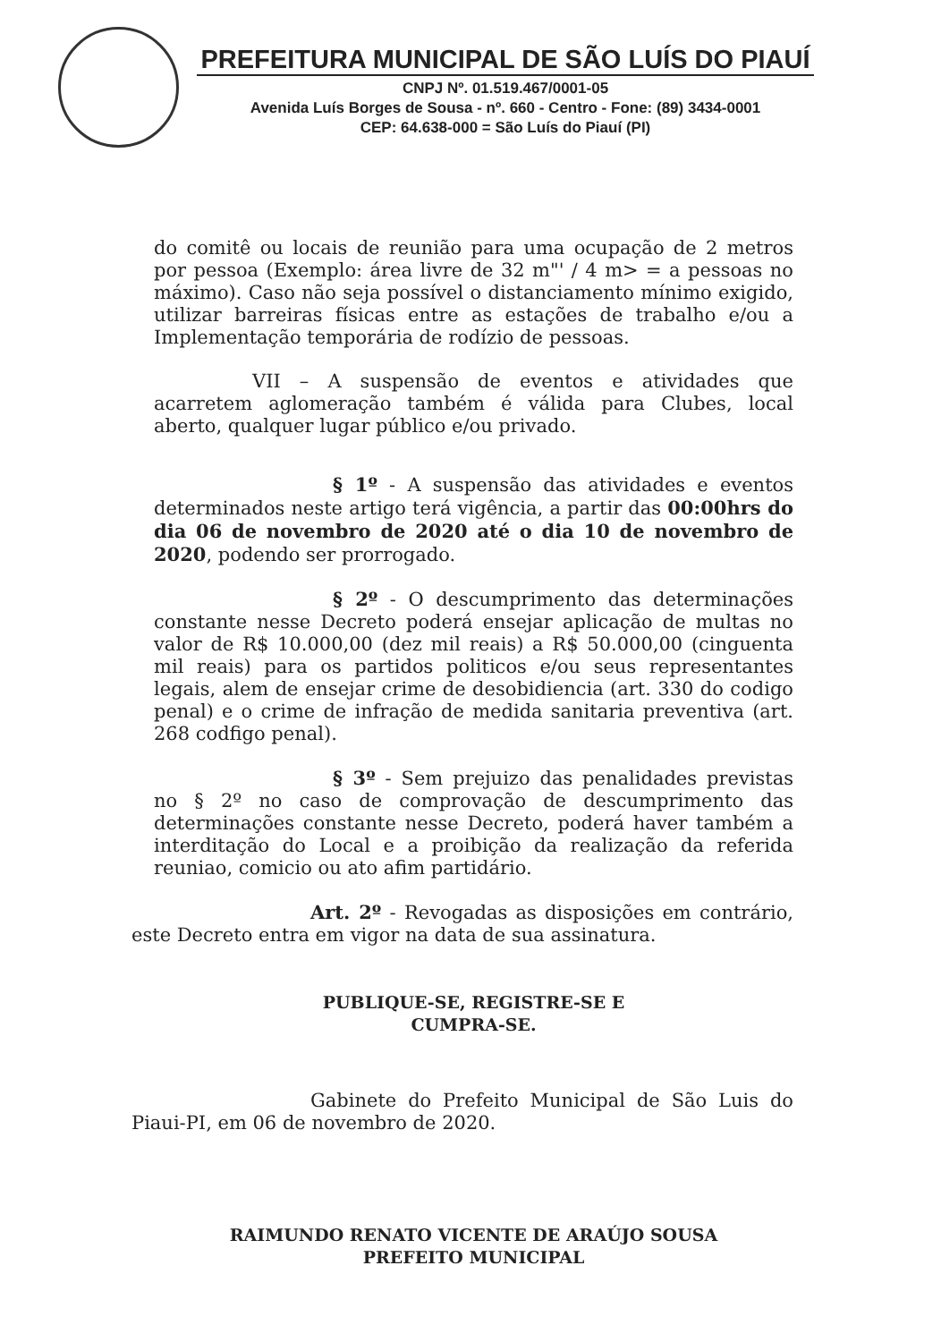PREFEITURA MUNICIPAL DE SÃO LUÍS DO PIAUÍ
CNPJ Nº. 01.519.467/0001-05
Avenida Luís Borges de Sousa - nº. 660 - Centro - Fone: (89) 3434-0001
CEP: 64.638-000 = São Luís do Piauí (PI)
do comitê ou locais de reunião para uma ocupação de 2 metros por pessoa (Exemplo: área livre de 32 m"' / 4 m> = a pessoas no máximo). Caso não seja possível o distanciamento mínimo exigido, utilizar barreiras físicas entre as estações de trabalho e/ou a Implementação temporária de rodízio de pessoas.
VII – A suspensão de eventos e atividades que acarretem aglomeração também é válida para Clubes, local aberto, qualquer lugar público e/ou privado.
§ 1º - A suspensão das atividades e eventos determinados neste artigo terá vigência, a partir das 00:00hrs do dia 06 de novembro de 2020 até o dia 10 de novembro de 2020, podendo ser prorrogado.
§ 2º - O descumprimento das determinações constante nesse Decreto poderá ensejar aplicação de multas no valor de R$ 10.000,00 (dez mil reais) a R$ 50.000,00 (cinguenta mil reais) para os partidos politicos e/ou seus representantes legais, alem de ensejar crime de desobidiencia (art. 330 do codigo penal) e o crime de infração de medida sanitaria preventiva (art. 268 codfigo penal).
§ 3º - Sem prejuizo das penalidades previstas no § 2º no caso de comprovação de descumprimento das determinações constante nesse Decreto, poderá haver também a interditação do Local e a proibição da realização da referida reuniao, comicio ou ato afim partidário.
Art. 2º - Revogadas as disposições em contrário, este Decreto entra em vigor na data de sua assinatura.
PUBLIQUE-SE, REGISTRE-SE E
CUMPRA-SE.
Gabinete do Prefeito Municipal de São Luis do Piaui-PI, em 06 de novembro de 2020.
RAIMUNDO RENATO VICENTE DE ARAÚJO SOUSA
PREFEITO MUNICIPAL